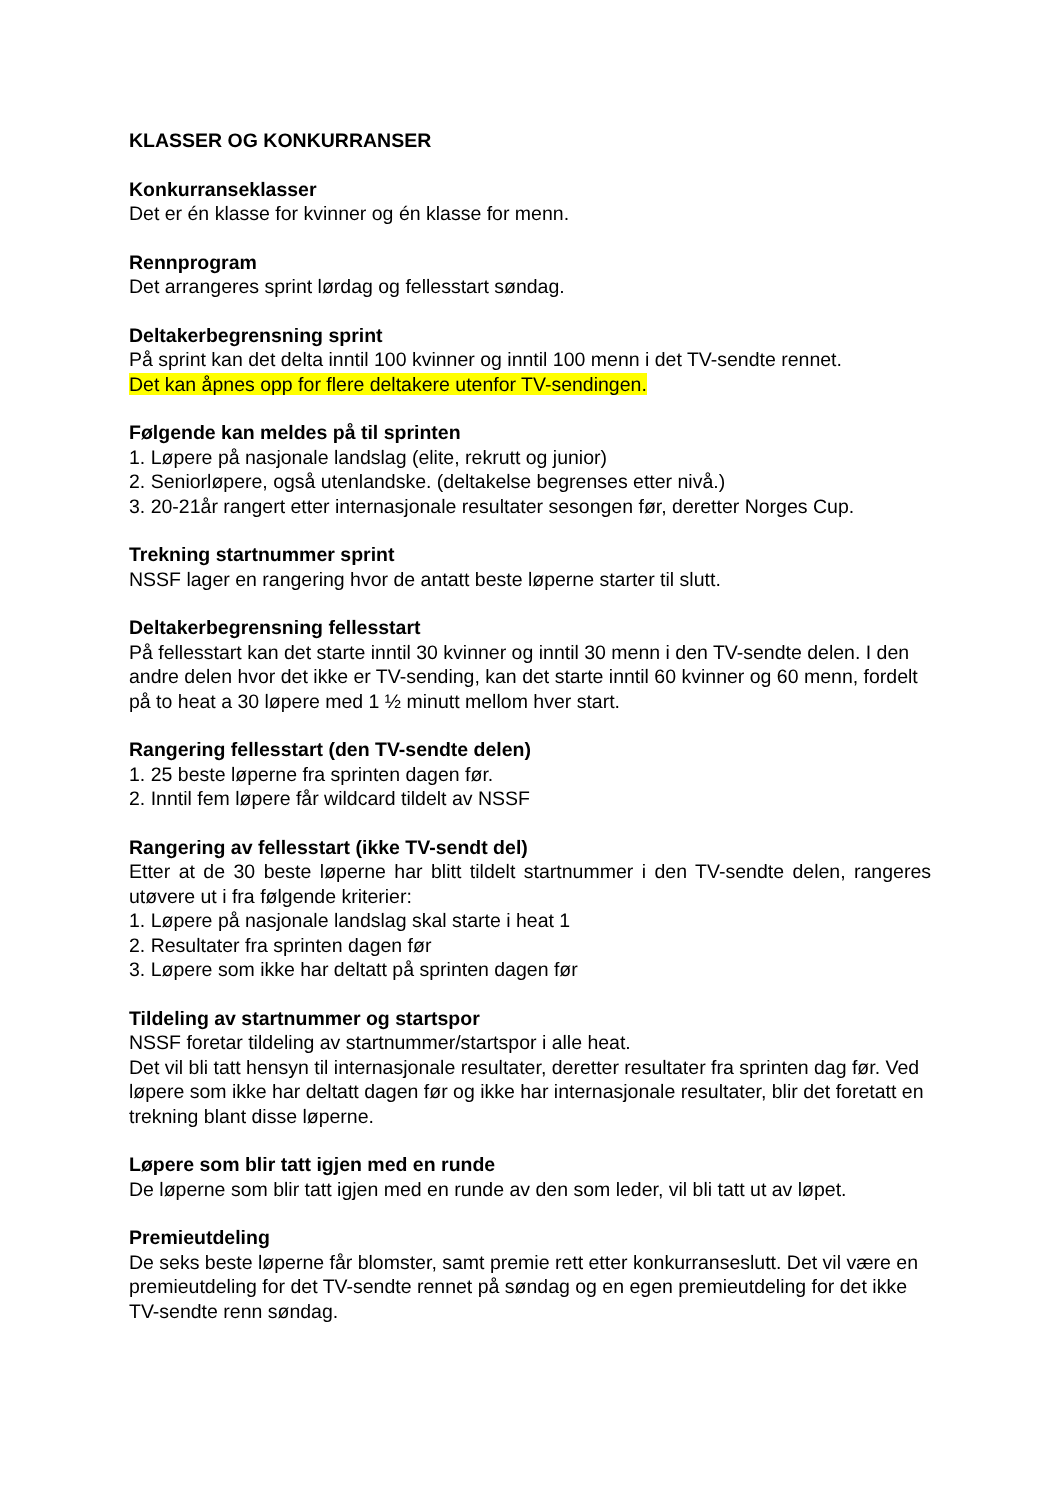KLASSER OG KONKURRANSER
Konkurranseklasser
Det er én klasse for kvinner og én klasse for menn.
Rennprogram
Det arrangeres sprint lørdag og fellesstart søndag.
Deltakerbegrensning sprint
På sprint kan det delta inntil 100 kvinner og inntil 100 menn i det TV-sendte rennet.
Det kan åpnes opp for flere deltakere utenfor TV-sendingen.
Følgende kan meldes på til sprinten
1. Løpere på nasjonale landslag (elite, rekrutt og junior)
2. Seniorløpere, også utenlandske. (deltakelse begrenses etter nivå.)
3. 20-21år rangert etter internasjonale resultater sesongen før, deretter Norges Cup.
Trekning startnummer sprint
NSSF lager en rangering hvor de antatt beste løperne starter til slutt.
Deltakerbegrensning fellesstart
På fellesstart kan det starte inntil 30 kvinner og inntil 30 menn i den TV-sendte delen. I den andre delen hvor det ikke er TV-sending, kan det starte inntil 60 kvinner og 60 menn, fordelt på to heat a 30 løpere med 1 ½ minutt mellom hver start.
Rangering fellesstart (den TV-sendte delen)
1. 25 beste løperne fra sprinten dagen før.
2. Inntil fem løpere får wildcard tildelt av NSSF
Rangering av fellesstart (ikke TV-sendt del)
Etter at de 30 beste løperne har blitt tildelt startnummer i den TV-sendte delen, rangeres utøvere ut i fra følgende kriterier:
1. Løpere på nasjonale landslag skal starte i heat 1
2. Resultater fra sprinten dagen før
3. Løpere som ikke har deltatt på sprinten dagen før
Tildeling av startnummer og startspor
NSSF foretar tildeling av startnummer/startspor i alle heat.
Det vil bli tatt hensyn til internasjonale resultater, deretter resultater fra sprinten dag før. Ved løpere som ikke har deltatt dagen før og ikke har internasjonale resultater, blir det foretatt en trekning blant disse løperne.
Løpere som blir tatt igjen med en runde
De løperne som blir tatt igjen med en runde av den som leder, vil bli tatt ut av løpet.
Premieutdeling
De seks beste løperne får blomster, samt premie rett etter konkurranseslutt. Det vil være en premieutdeling for det TV-sendte rennet på søndag og en egen premieutdeling for det ikke TV-sendte renn søndag.